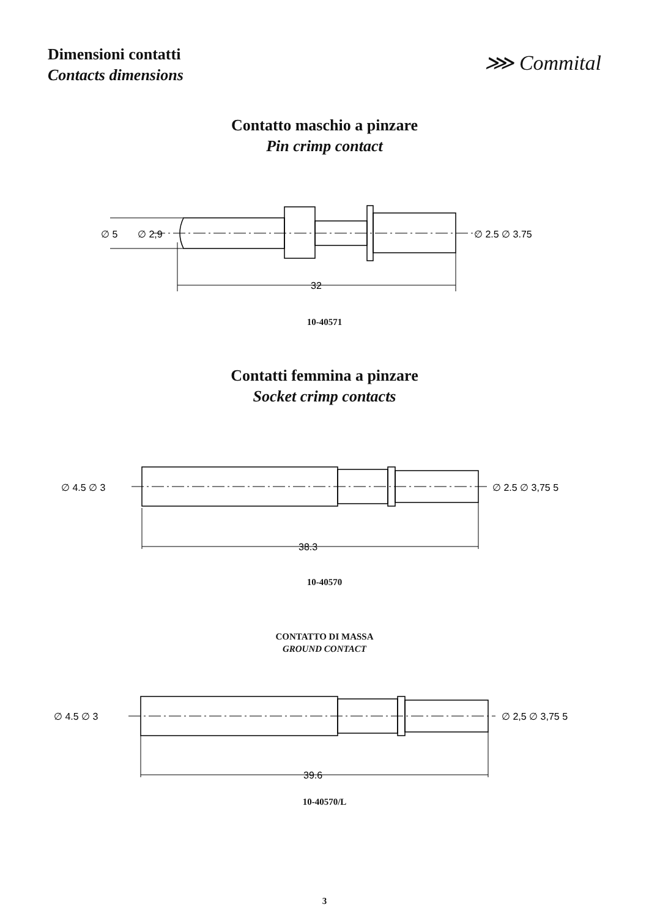Dimensioni contatti
Contacts dimensions
⋙ Commital
Contatto maschio a pinzare
Pin crimp contact
∅ 5
∅ 2,9
∅ 2.5 ∅ 3.75
32
10-40571
Contatti femmina a pinzare
Socket crimp contacts
∅ 4.5 ∅ 3
∅ 2.5 ∅ 3,75 5
38.3
10-40570
CONTATTO DI MASSA
GROUND CONTACT
∅ 4.5 ∅ 3
∅ 2,5 ∅ 3,75 5
39.6
10-40570/L
3